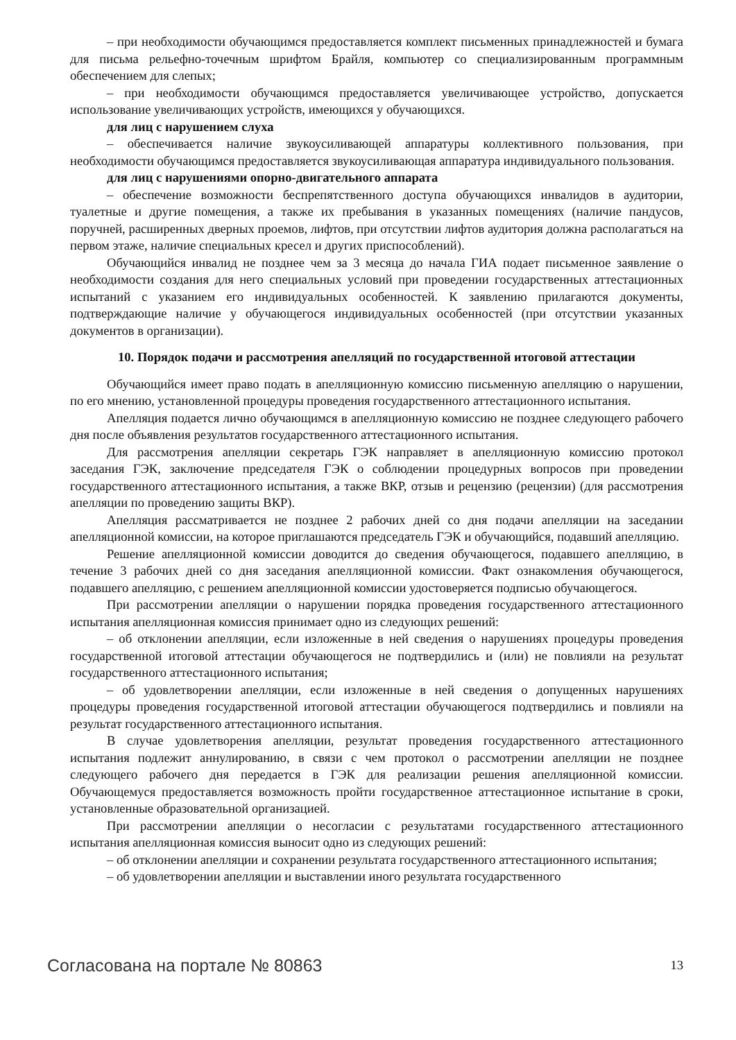– при необходимости обучающимся предоставляется комплект письменных принадлежностей и бумага для письма рельефно-точечным шрифтом Брайля, компьютер со специализированным программным обеспечением для слепых;
– при необходимости обучающимся предоставляется увеличивающее устройство, допускается использование увеличивающих устройств, имеющихся у обучающихся.
для лиц с нарушением слуха
– обеспечивается наличие звукоусиливающей аппаратуры коллективного пользования, при необходимости обучающимся предоставляется звукоусиливающая аппаратура индивидуального пользования.
для лиц с нарушениями опорно-двигательного аппарата
– обеспечение возможности беспрепятственного доступа обучающихся инвалидов в аудитории, туалетные и другие помещения, а также их пребывания в указанных помещениях (наличие пандусов, поручней, расширенных дверных проемов, лифтов, при отсутствии лифтов аудитория должна располагаться на первом этаже, наличие специальных кресел и других приспособлений).
Обучающийся инвалид не позднее чем за 3 месяца до начала ГИА подает письменное заявление о необходимости создания для него специальных условий при проведении государственных аттестационных испытаний с указанием его индивидуальных особенностей. К заявлению прилагаются документы, подтверждающие наличие у обучающегося индивидуальных особенностей (при отсутствии указанных документов в организации).
10. Порядок подачи и рассмотрения апелляций по государственной итоговой аттестации
Обучающийся имеет право подать в апелляционную комиссию письменную апелляцию о нарушении, по его мнению, установленной процедуры проведения государственного аттестационного испытания.
Апелляция подается лично обучающимся в апелляционную комиссию не позднее следующего рабочего дня после объявления результатов государственного аттестационного испытания.
Для рассмотрения апелляции секретарь ГЭК направляет в апелляционную комиссию протокол заседания ГЭК, заключение председателя ГЭК о соблюдении процедурных вопросов при проведении государственного аттестационного испытания, а также ВКР, отзыв и рецензию (рецензии) (для рассмотрения апелляции по проведению защиты ВКР).
Апелляция рассматривается не позднее 2 рабочих дней со дня подачи апелляции на заседании апелляционной комиссии, на которое приглашаются председатель ГЭК и обучающийся, подавший апелляцию.
Решение апелляционной комиссии доводится до сведения обучающегося, подавшего апелляцию, в течение 3 рабочих дней со дня заседания апелляционной комиссии. Факт ознакомления обучающегося, подавшего апелляцию, с решением апелляционной комиссии удостоверяется подписью обучающегося.
При рассмотрении апелляции о нарушении порядка проведения государственного аттестационного испытания апелляционная комиссия принимает одно из следующих решений:
– об отклонении апелляции, если изложенные в ней сведения о нарушениях процедуры проведения государственной итоговой аттестации обучающегося не подтвердились и (или) не повлияли на результат государственного аттестационного испытания;
– об удовлетворении апелляции, если изложенные в ней сведения о допущенных нарушениях процедуры проведения государственной итоговой аттестации обучающегося подтвердились и повлияли на результат государственного аттестационного испытания.
В случае удовлетворения апелляции, результат проведения государственного аттестационного испытания подлежит аннулированию, в связи с чем протокол о рассмотрении апелляции не позднее следующего рабочего дня передается в ГЭК для реализации решения апелляционной комиссии. Обучающемуся предоставляется возможность пройти государственное аттестационное испытание в сроки, установленные образовательной организацией.
При рассмотрении апелляции о несогласии с результатами государственного аттестационного испытания апелляционная комиссия выносит одно из следующих решений:
– об отклонении апелляции и сохранении результата государственного аттестационного испытания;
– об удовлетворении апелляции и выставлении иного результата государственного
Согласована на портале № 80863 13